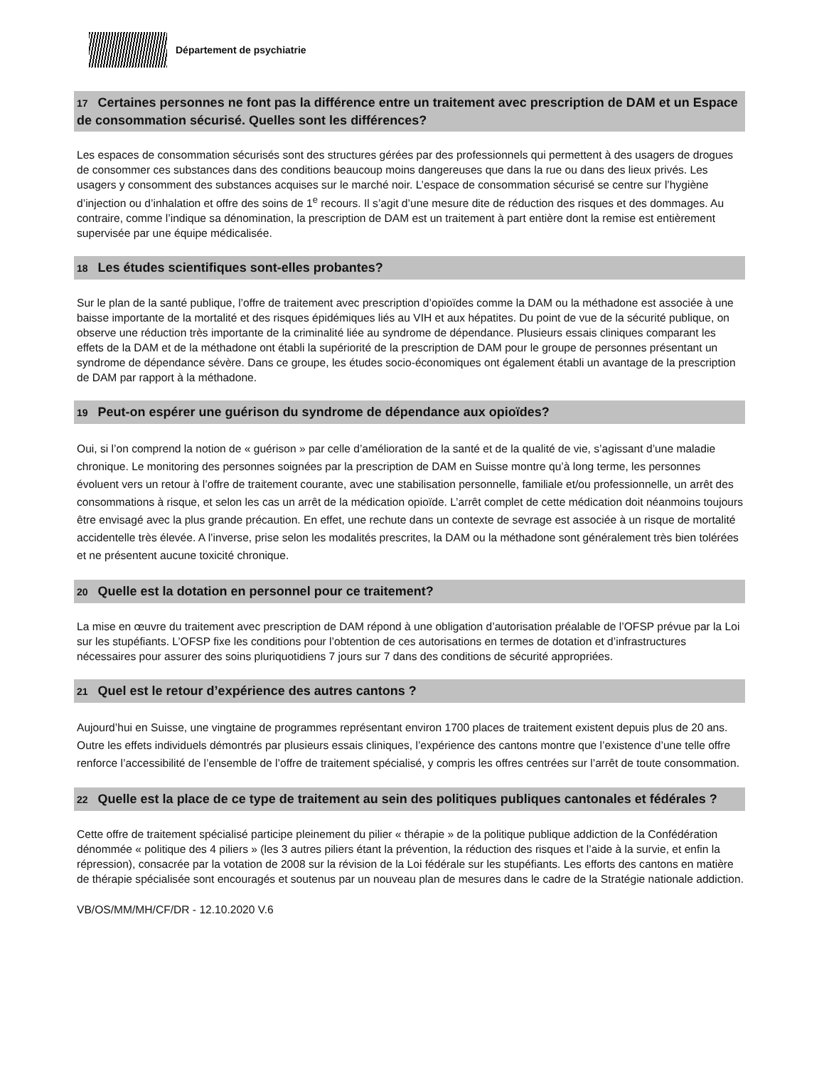Département de psychiatrie
17 Certaines personnes ne font pas la différence entre un traitement avec prescription de DAM et un Espace de consommation sécurisé. Quelles sont les différences?
Les espaces de consommation sécurisés sont des structures gérées par des professionnels qui permettent à des usagers de drogues de consommer ces substances dans des conditions beaucoup moins dangereuses que dans la rue ou dans des lieux privés. Les usagers y consomment des substances acquises sur le marché noir. L’espace de consommation sécurisé se centre sur l’hygiène d’injection ou d’inhalation et offre des soins de 1<sup>e</sup> recours. Il s’agit d’une mesure dite de réduction des risques et des dommages. Au contraire, comme l’indique sa dénomination, la prescription de DAM est un traitement à part entière dont la remise est entièrement supervisée par une équipe médicalisée.
18 Les études scientifiques sont-elles probantes?
Sur le plan de la santé publique, l’offre de traitement avec prescription d’opioïdes comme la DAM ou la méthadone est associée à une baisse importante de la mortalité et des risques épidémiques liés au VIH et aux hépatites. Du point de vue de la sécurité publique, on observe une réduction très importante de la criminalité liée au syndrome de dépendance. Plusieurs essais cliniques comparant les effets de la DAM et de la méthadone ont établi la supériorité de la prescription de DAM pour le groupe de personnes présentant un syndrome de dépendance sévère. Dans ce groupe, les études socio-économiques ont également établi un avantage de la prescription de DAM par rapport à la méthadone.
19 Peut-on espérer une guérison du syndrome de dépendance aux opioïdes?
Oui, si l’on comprend la notion de « guérison » par celle d’amélioration de la santé et de la qualité de vie, s’agissant d’une maladie chronique. Le monitoring des personnes soignées par la prescription de DAM en Suisse montre qu’à long terme, les personnes évoluent vers un retour à l’offre de traitement courante, avec une stabilisation personnelle, familiale et/ou professionnelle, un arrêt des consommations à risque, et selon les cas un arrêt de la médication opioïde. L’arrêt complet de cette médication doit néanmoins toujours être envisagé avec la plus grande précaution. En effet, une rechute dans un contexte de sevrage est associée à un risque de mortalité accidentelle très élevée. A l’inverse, prise selon les modalités prescrites, la DAM ou la méthadone sont généralement très bien tolérées et ne présentent aucune toxicité chronique.
20 Quelle est la dotation en personnel pour ce traitement?
La mise en œuvre du traitement avec prescription de DAM répond à une obligation d’autorisation préalable de l’OFSP prévue par la Loi sur les stupéfiants. L’OFSP fixe les conditions pour l’obtention de ces autorisations en termes de dotation et d’infrastructures nécessaires pour assurer des soins pluriquotidiens 7 jours sur 7 dans des conditions de sécurité appropriées.
21 Quel est le retour d’expérience des autres cantons ?
Aujourd’hui en Suisse, une vingtaine de programmes représentant environ 1700 places de traitement existent depuis plus de 20 ans. Outre les effets individuels démontrés par plusieurs essais cliniques, l’expérience des cantons montre que l’existence d’une telle offre renforce l’accessibilité de l’ensemble de l’offre de traitement spécialisé, y compris les offres centrées sur l’arrêt de toute consommation.
22 Quelle est la place de ce type de traitement au sein des politiques publiques cantonales et fédérales ?
Cette offre de traitement spécialisé participe pleinement du pilier « thérapie » de la politique publique addiction de la Confédération dénommée « politique des 4 piliers » (les 3 autres piliers étant la prévention, la réduction des risques et l’aide à la survie, et enfin la répression), consacrée par la votation de 2008 sur la révision de la Loi fédérale sur les stupéfiants. Les efforts des cantons en matière de thérapie spécialisée sont encouragés et soutenus par un nouveau plan de mesures dans le cadre de la Stratégie nationale addiction.
VB/OS/MM/MH/CF/DR - 12.10.2020 V.6